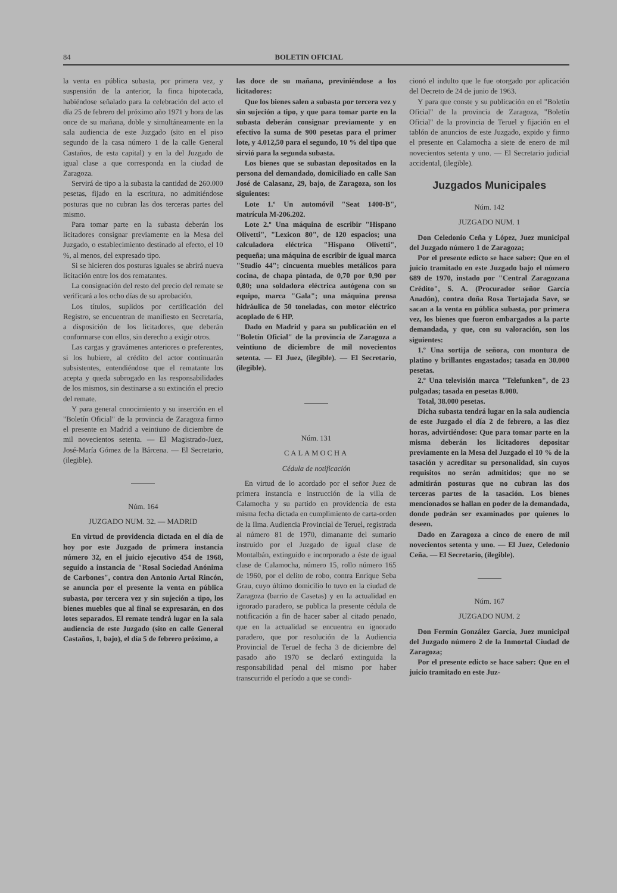84 BOLETIN OFICIAL
la venta en pública subasta, por primera vez, y suspensión de la anterior, la finca hipotecada, habiéndose señalado para la celebración del acto el día 25 de febrero del próximo año 1971 y hora de las once de su mañana, doble y simultáneamente en la sala audiencia de este Juzgado (sito en el piso segundo de la casa número 1 de la calle General Castaños, de esta capital) y en la del Juzgado de igual clase a que corresponda en la ciudad de Zaragoza.
Servirá de tipo a la subasta la cantidad de 260.000 pesetas, fijado en la escritura, no admitiéndose posturas que no cubran las dos terceras partes del mismo.
Para tomar parte en la subasta deberán los licitadores consignar previamente en la Mesa del Juzgado, o establecimiento destinado al efecto, el 10 %, al menos, del expresado tipo.
Si se hicieren dos posturas iguales se abrirá nueva licitación entre los dos rematantes.
La consignación del resto del precio del remate se verificará a los ocho días de su aprobación.
Los títulos, suplidos por certificación del Registro, se encuentran de manifiesto en Secretaría, a disposición de los licitadores, que deberán conformarse con ellos, sin derecho a exigir otros.
Las cargas y gravámenes anteriores o preferentes, si los hubiere, al crédito del actor continuarán subsistentes, entendiéndose que el rematante los acepta y queda subrogado en las responsabilidades de los mismos, sin destinarse a su extinción el precio del remate.
Y para general conocimiento y su inserción en el "Boletín Oficial" de la provincia de Zaragoza firmo el presente en Madrid a veintiuno de diciembre de mil novecientos setenta. — El Magistrado-Juez, José-María Gómez de la Bárcena. — El Secretario, (ilegible).
Núm. 164
JUZGADO NUM. 32. — MADRID
En virtud de providencia dictada en el día de hoy por este Juzgado de primera instancia número 32, en el juicio ejecutivo 454 de 1968, seguido a instancia de "Rosal Sociedad Anónima de Carbones", contra don Antonio Artal Rincón, se anuncia por el presente la venta en pública subasta, por tercera vez y sin sujeción a tipo, los bienes muebles que al final se expresarán, en dos lotes separados. El remate tendrá lugar en la sala audiencia de este Juzgado (sito en calle General Castaños, 1, bajo), el día 5 de febrero próximo, a
las doce de su mañana, previniéndose a los licitadores:
Que los bienes salen a subasta por tercera vez y sin sujeción a tipo, y que para tomar parte en la subasta deberán consignar previamente y en efectivo la suma de 900 pesetas para el primer lote, y 4.012,50 para el segundo, 10 % del tipo que sirvió para la segunda subasta.
Los bienes que se subastan depositados en la persona del demandado, domiciliado en calle San José de Calasanz, 29, bajo, de Zaragoza, son los siguientes:
Lote 1.º Un automóvil "Seat 1400-B", matrícula M-206.202.
Lote 2.º Una máquina de escribir "Hispano Olivetti", "Lexicon 80", de 120 espacios; una calculadora eléctrica "Hispano Olivetti", pequeña; una máquina de escribir de igual marca "Studio 44"; cincuenta muebles metálicos para cocina, de chapa pintada, de 0,70 por 0,90 por 0,80; una soldadora eléctrica autógena con su equipo, marca "Gala"; una máquina prensa hidráulica de 50 toneladas, con motor eléctrico acoplado de 6 HP.
Dado en Madrid y para su publicación en el "Boletín Oficial" de la provincia de Zaragoza a veintiuno de diciembre de mil novecientos setenta. — El Juez, (ilegible). — El Secretario, (ilegible).
Núm. 131
CALAMOCHA
Cédula de notificación
En virtud de lo acordado por el señor Juez de primera instancia e instrucción de la villa de Calamocha y su partido en providencia de esta misma fecha dictada en cumplimiento de carta-orden de la Ilma. Audiencia Provincial de Teruel, registrada al número 81 de 1970, dimanante del sumario instruido por el Juzgado de igual clase de Montalbán, extinguido e incorporado a éste de igual clase de Calamocha, número 15, rollo número 165 de 1960, por el delito de robo, contra Enrique Seba Grau, cuyo último domicilio lo tuvo en la ciudad de Zaragoza (barrio de Casetas) y en la actualidad en ignorado paradero, se publica la presente cédula de notificación a fin de hacer saber al citado penado, que en la actualidad se encuentra en ignorado paradero, que por resolución de la Audiencia Provincial de Teruel de fecha 3 de diciembre del pasado año 1970 se declaró extinguida la responsabilidad penal del mismo por haber transcurrido el período a que se condi-
cionó el indulto que le fue otorgado por aplicación del Decreto de 24 de junio de 1963.
Y para que conste y su publicación en el "Boletín Oficial" de la provincia de Zaragoza, "Boletín Oficial" de la provincia de Teruel y fijación en el tablón de anuncios de este Juzgado, expido y firmo el presente en Calamocha a siete de enero de mil novecientos setenta y uno. — El Secretario judicial accidental, (ilegible).
Juzgados Municipales
Núm. 142
JUZGADO NUM. 1
Don Celedonio Ceña y López, Juez municipal del Juzgado número 1 de Zaragoza;
Por el presente edicto se hace saber: Que en el juicio tramitado en este Juzgado bajo el número 689 de 1970, instado por "Central Zaragozana Crédito", S. A. (Procurador señor García Anadón), contra doña Rosa Tortajada Save, se sacan a la venta en pública subasta, por primera vez, los bienes que fueron embargados a la parte demandada, y que, con su valoración, son los siguientes:
1.º Una sortija de señora, con montura de platino y brillantes engastados; tasada en 30.000 pesetas.
2.º Una televisión marca "Telefunken", de 23 pulgadas; tasada en pesetas 8.000.
Total, 38.000 pesetas.
Dicha subasta tendrá lugar en la sala audiencia de este Juzgado el día 2 de febrero, a las diez horas, advirtiéndose: Que para tomar parte en la misma deberán los licitadores depositar previamente en la Mesa del Juzgado el 10 % de la tasación y acreditar su personalidad, sin cuyos requisitos no serán admitidos; que no se admitirán posturas que no cubran las dos terceras partes de la tasación. Los bienes mencionados se hallan en poder de la demandada, donde podrán ser examinados por quienes lo deseen.
Dado en Zaragoza a cinco de enero de mil novecientos setenta y uno. — El Juez, Celedonio Ceña. — El Secretario, (ilegible).
Núm. 167
JUZGADO NUM. 2
Don Fermín González García, Juez municipal del Juzgado número 2 de la Inmortal Ciudad de Zaragoza;
Por el presente edicto se hace saber: Que en el juicio tramitado en este Juz-